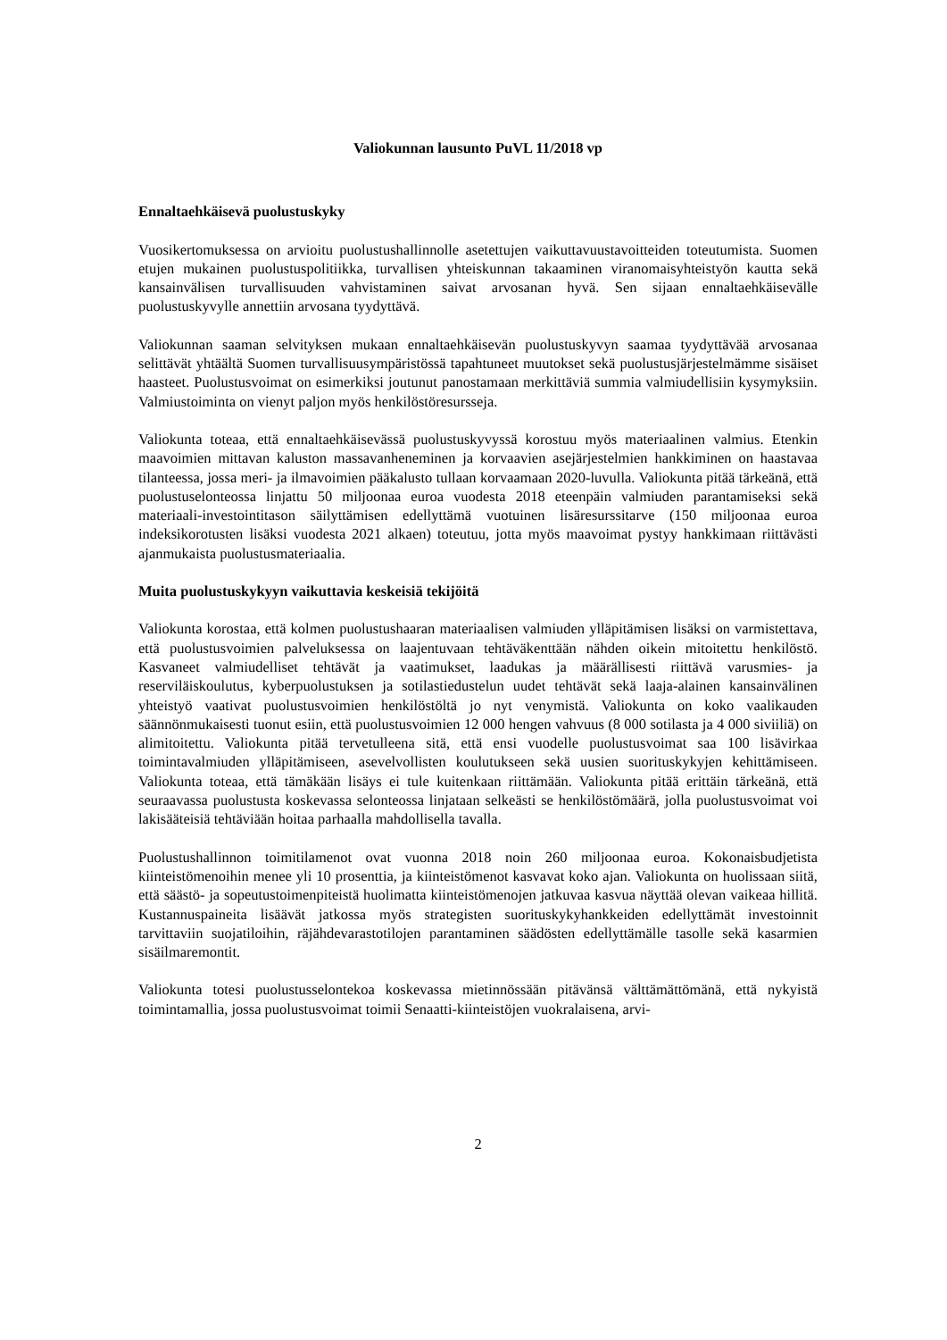Valiokunnan lausunto PuVL 11/2018 vp
Ennaltaehkäisevä puolustuskyky
Vuosikertomuksessa on arvioitu puolustushallinnolle asetettujen vaikuttavuustavoitteiden toteutumista. Suomen etujen mukainen puolustuspolitiikka, turvallisen yhteiskunnan takaaminen viranomaisyhteistyön kautta sekä kansainvälisen turvallisuuden vahvistaminen saivat arvosanan hyvä. Sen sijaan ennaltaehkäisevälle puolustuskyvylle annettiin arvosana tyydyttävä.
Valiokunnan saaman selvityksen mukaan ennaltaehkäisevän puolustuskyvyn saamaa tyydyttävää arvosanaa selittävät yhtäältä Suomen turvallisuusympäristössä tapahtuneet muutokset sekä puolustusjärjestelmämme sisäiset haasteet. Puolustusvoimat on esimerkiksi joutunut panostamaan merkittäviä summia valmiudellisiin kysymyksiin. Valmiustoiminta on vienyt paljon myös henkilöstöresursseja.
Valiokunta toteaa, että ennaltaehkäisevässä puolustuskyvyssä korostuu myös materiaalinen valmius. Etenkin maavoimien mittavan kaluston massavanheneminen ja korvaavien asejärjestelmien hankkiminen on haastavaa tilanteessa, jossa meri- ja ilmavoimien pääkalusto tullaan korvaamaan 2020-luvulla. Valiokunta pitää tärkeänä, että puolustuselonteossa linjattu 50 miljoonaa euroa vuodesta 2018 eteenpäin valmiuden parantamiseksi sekä materiaali-investointitason säilyttämisen edellyttämä vuotuinen lisäresurssitarve (150 miljoonaa euroa indeksikorotusten lisäksi vuodesta 2021 alkaen) toteutuu, jotta myös maavoimat pystyy hankkimaan riittävästi ajanmukaista puolustusmateriaalia.
Muita puolustuskykyyn vaikuttavia keskeisiä tekijöitä
Valiokunta korostaa, että kolmen puolustushaaran materiaalisen valmiuden ylläpitämisen lisäksi on varmistettava, että puolustusvoimien palveluksessa on laajentuvaan tehtäväkenttään nähden oikein mitoitettu henkilöstö. Kasvaneet valmiudelliset tehtävät ja vaatimukset, laadukas ja määrällisesti riittävä varusmies- ja reserviläiskoulutus, kyberpuolustuksen ja sotilastiedustelun uudet tehtävät sekä laaja-alainen kansainvälinen yhteistyö vaativat puolustusvoimien henkilöstöltä jo nyt venymistä. Valiokunta on koko vaalikauden säännönmukaisesti tuonut esiin, että puolustusvoimien 12 000 hengen vahvuus (8 000 sotilasta ja 4 000 siviiliä) on alimitoitettu. Valiokunta pitää tervetulleena sitä, että ensi vuodelle puolustusvoimat saa 100 lisävirkaa toimintavalmiuden ylläpitämiseen, asevelvollisten koulutukseen sekä uusien suorituskykyjen kehittämiseen. Valiokunta toteaa, että tämäkään lisäys ei tule kuitenkaan riittämään. Valiokunta pitää erittäin tärkeänä, että seuraavassa puolustusta koskevassa selonteossa linjataan selkeästi se henkilöstömäärä, jolla puolustusvoimat voi lakisääteisiä tehtäviään hoitaa parhaalla mahdollisella tavalla.
Puolustushallinnon toimitilamenot ovat vuonna 2018 noin 260 miljoonaa euroa. Kokonaisbudjetista kiinteistömenoihin menee yli 10 prosenttia, ja kiinteistömenot kasvavat koko ajan. Valiokunta on huolissaan siitä, että säästö- ja sopeutustoimenpiteistä huolimatta kiinteistömenojen jatkuvaa kasvua näyttää olevan vaikeaa hillitä. Kustannuspaineita lisäävät jatkossa myös strategisten suorituskykyhankkeiden edellyttämät investoinnit tarvittaviin suojatiloihin, räjähdevarastotilojen parantaminen säädösten edellyttämälle tasolle sekä kasarmien sisäilmaremontit.
Valiokunta totesi puolustusselontekoa koskevassa mietinnössään pitävänsä välttämättömänä, että nykyistä toimintamallia, jossa puolustusvoimat toimii Senaatti-kiinteistöjen vuokralaisena, arvi-
2